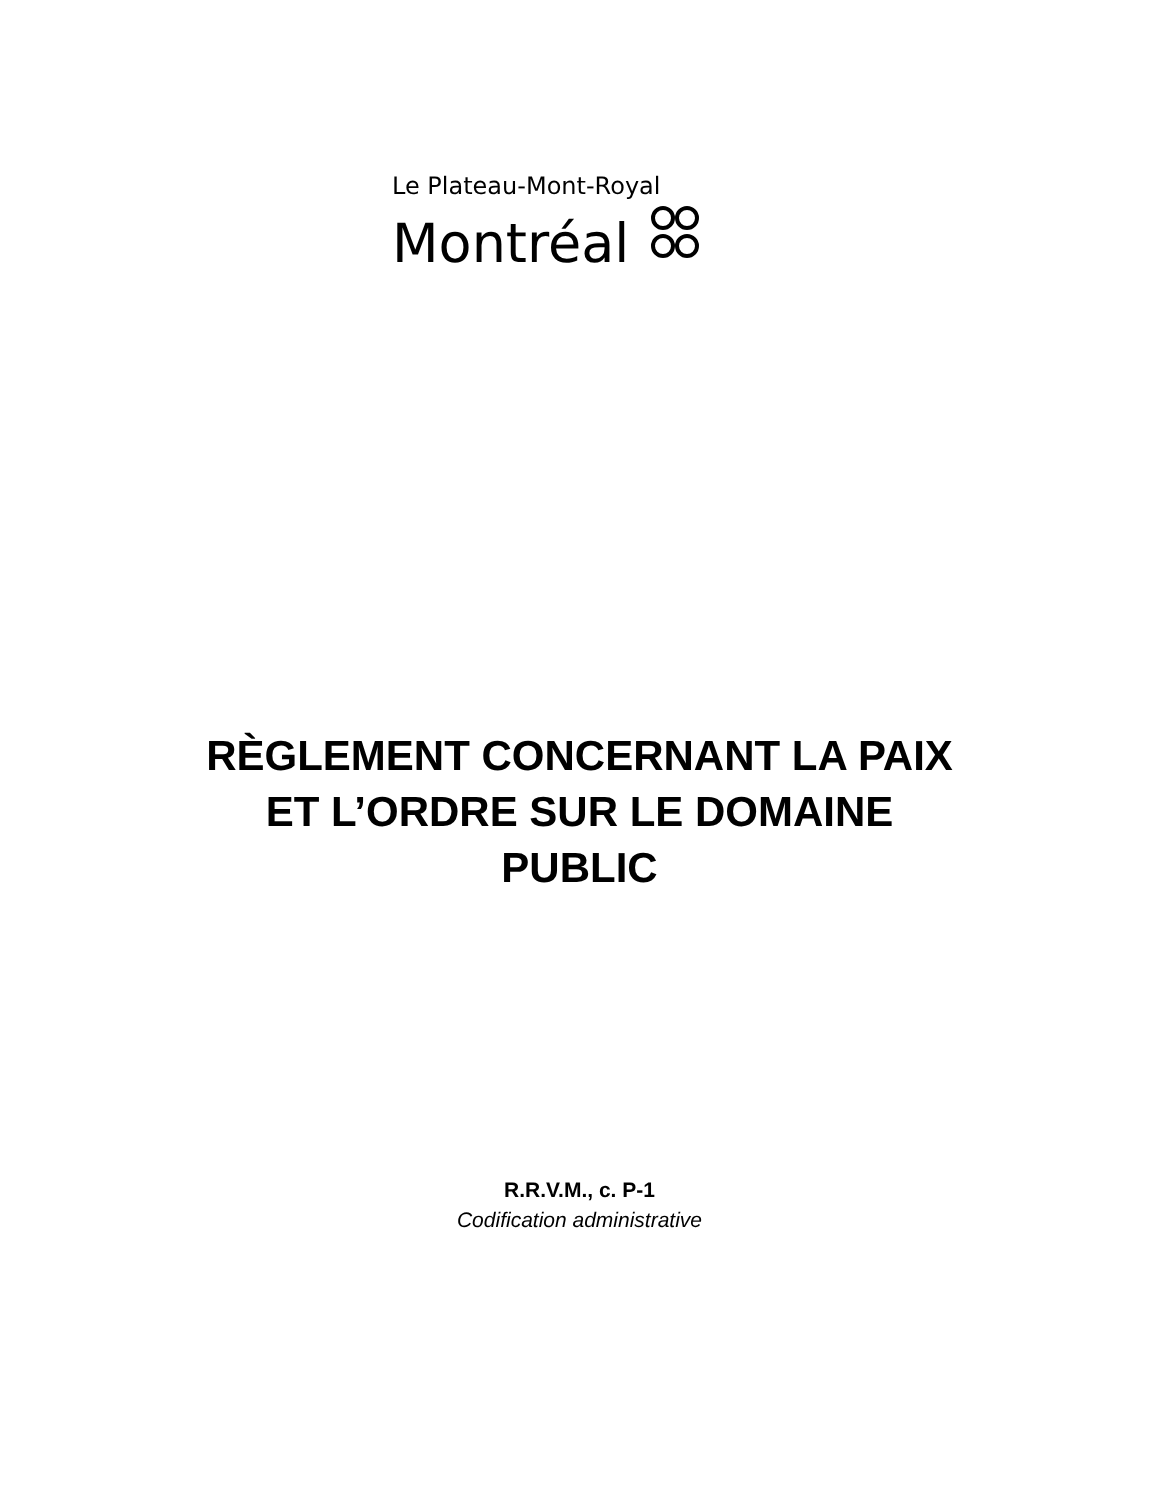Le Plateau-Mont-Royal
Montréal
RÈGLEMENT CONCERNANT LA PAIX
ET L’ORDRE SUR LE DOMAINE
PUBLIC
R.R.V.M., c. P-1
Codification administrative